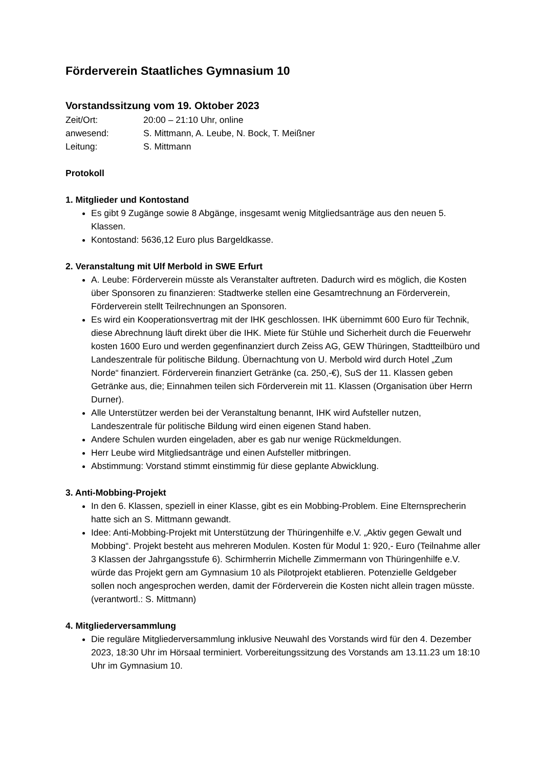Förderverein Staatliches Gymnasium 10
Vorstandssitzung vom 19. Oktober 2023
Zeit/Ort:
20:00 – 21:10 Uhr, online
anwesend:
S. Mittmann, A. Leube, N. Bock, T. Meißner
Leitung:
S. Mittmann
Protokoll
1. Mitglieder und Kontostand
Es gibt 9 Zugänge sowie 8 Abgänge, insgesamt wenig Mitgliedsanträge aus den neuen 5. Klassen.
Kontostand: 5636,12 Euro plus Bargeldkasse.
2. Veranstaltung mit Ulf Merbold in SWE Erfurt
A. Leube: Förderverein müsste als Veranstalter auftreten. Dadurch wird es möglich, die Kosten über Sponsoren zu finanzieren: Stadtwerke stellen eine Gesamtrechnung an Förderverein, Förderverein stellt Teilrechnungen an Sponsoren.
Es wird ein Kooperationsvertrag mit der IHK geschlossen. IHK übernimmt 600 Euro für Technik, diese Abrechnung läuft direkt über die IHK. Miete für Stühle und Sicherheit durch die Feuerwehr kosten 1600 Euro und werden gegenfinanziert durch Zeiss AG, GEW Thüringen, Stadtteilbüro und Landeszentrale für politische Bildung. Übernachtung von U. Merbold wird durch Hotel „Zum Norde“ finanziert. Förderverein finanziert Getränke (ca. 250,-€), SuS der 11. Klassen geben Getränke aus, die; Einnahmen teilen sich Förderverein mit 11. Klassen (Organisation über Herrn Durner).
Alle Unterstützer werden bei der Veranstaltung benannt, IHK wird Aufsteller nutzen, Landeszentrale für politische Bildung wird einen eigenen Stand haben.
Andere Schulen wurden eingeladen, aber es gab nur wenige Rückmeldungen.
Herr Leube wird Mitgliedsanträge und einen Aufsteller mitbringen.
Abstimmung: Vorstand stimmt einstimmig für diese geplante Abwicklung.
3. Anti-Mobbing-Projekt
In den 6. Klassen, speziell in einer Klasse, gibt es ein Mobbing-Problem. Eine Elternsprecherin hatte sich an S. Mittmann gewandt.
Idee: Anti-Mobbing-Projekt mit Unterstützung der Thüringenhilfe e.V. „Aktiv gegen Gewalt und Mobbing“. Projekt besteht aus mehreren Modulen. Kosten für Modul 1: 920,- Euro (Teilnahme aller 3 Klassen der Jahrgangsstufe 6). Schirmherrin Michelle Zimmermann von Thüringenhilfe e.V. würde das Projekt gern am Gymnasium 10 als Pilotprojekt etablieren. Potenzielle Geldgeber sollen noch angesprochen werden, damit der Förderverein die Kosten nicht allein tragen müsste. (verantwortl.: S. Mittmann)
4. Mitgliederversammlung
Die reguläre Mitgliederversammlung inklusive Neuwahl des Vorstands wird für den 4. Dezember 2023, 18:30 Uhr im Hörsaal terminiert. Vorbereitungssitzung des Vorstands am 13.11.23 um 18:10 Uhr im Gymnasium 10.